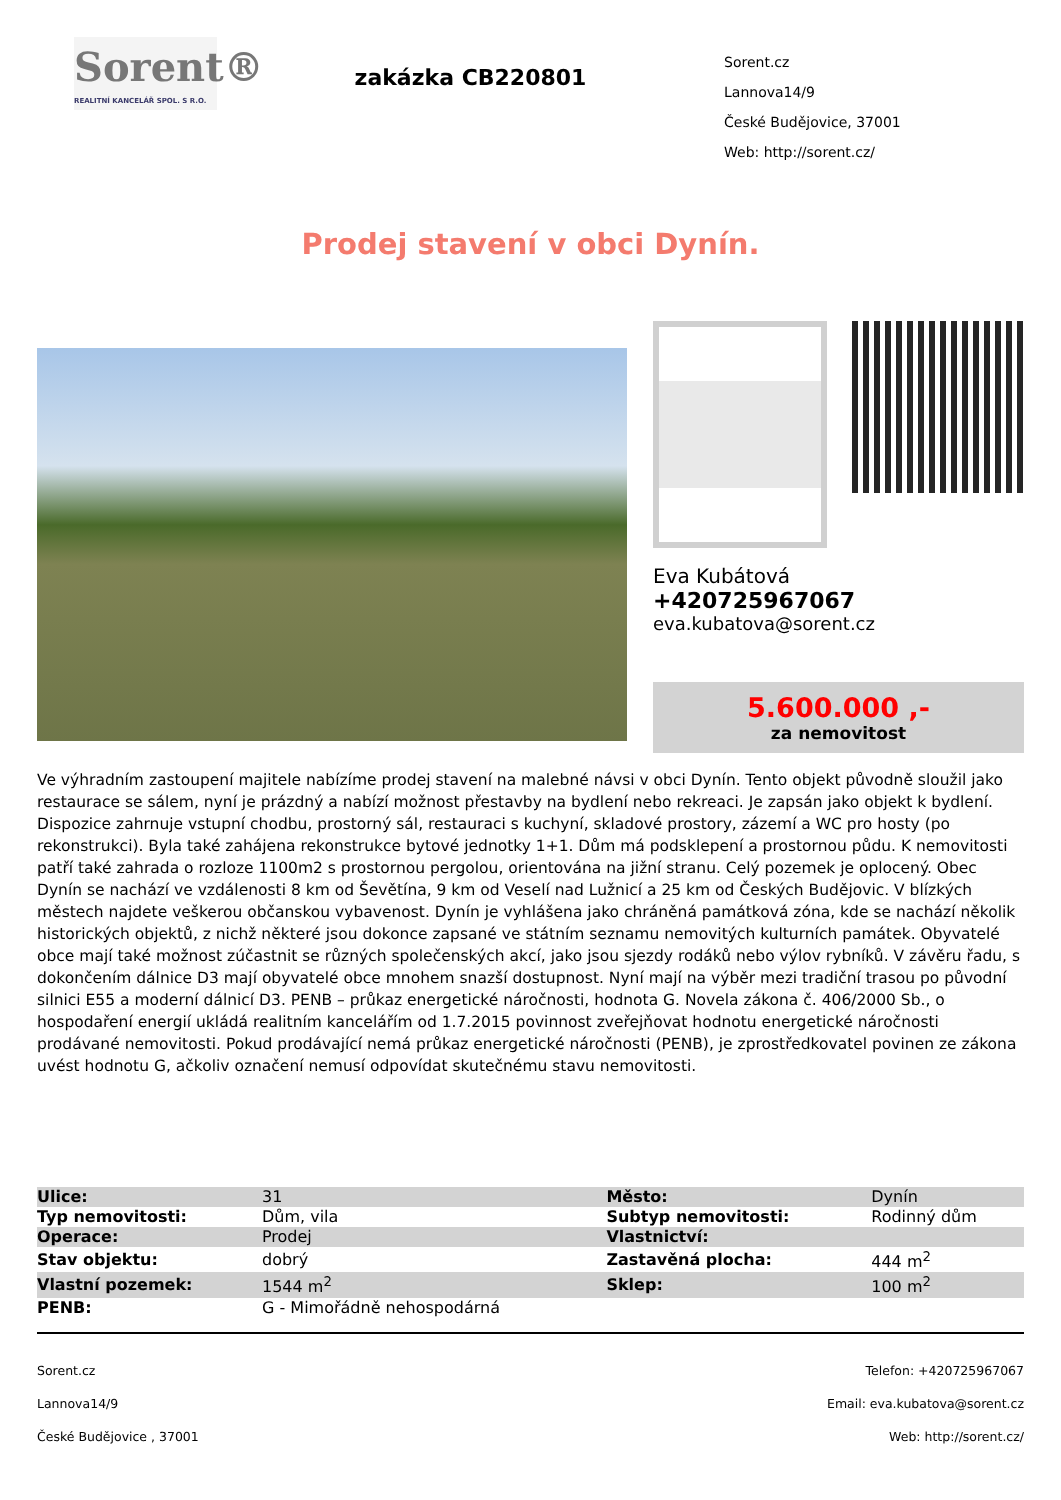Sorent®
REALITNÍ KANCELÁŘ SPOL. S R.O.
zakázka CB220801
Sorent.cz
Lannova14/9
České Budějovice, 37001
Web: http://sorent.cz/
Prodej stavení v obci Dynín.
Eva Kubátová
+420725967067
eva.kubatova@sorent.cz
5.600.000 ,-
za nemovitost
Ve výhradním zastoupení majitele nabízíme prodej stavení na malebné návsi v obci Dynín. Tento objekt původně sloužil jako restaurace se sálem, nyní je prázdný a nabízí možnost přestavby na bydlení nebo rekreaci. Je zapsán jako objekt k bydlení. Dispozice zahrnuje vstupní chodbu, prostorný sál, restauraci s kuchyní, skladové prostory, zázemí a WC pro hosty (po rekonstrukci). Byla také zahájena rekonstrukce bytové jednotky 1+1. Dům má podsklepení a prostornou půdu. K nemovitosti patří také zahrada o rozloze 1100m2 s prostornou pergolou, orientována na jižní stranu. Celý pozemek je oplocený. Obec Dynín se nachází ve vzdálenosti 8 km od Ševětína, 9 km od Veselí nad Lužnicí a 25 km od Českých Budějovic. V blízkých městech najdete veškerou občanskou vybavenost. Dynín je vyhlášena jako chráněná památková zóna, kde se nachází několik historických objektů, z nichž některé jsou dokonce zapsané ve státním seznamu nemovitých kulturních památek. Obyvatelé obce mají také možnost zúčastnit se různých společenských akcí, jako jsou sjezdy rodáků nebo výlov rybníků. V závěru řadu, s dokončením dálnice D3 mají obyvatelé obce mnohem snazší dostupnost. Nyní mají na výběr mezi tradiční trasou po původní silnici E55 a moderní dálnicí D3. PENB – průkaz energetické náročnosti, hodnota G. Novela zákona č. 406/2000 Sb., o hospodaření energií ukládá realitním kancelářím od 1.7.2015 povinnost zveřejňovat hodnotu energetické náročnosti prodávané nemovitosti. Pokud prodávající nemá průkaz energetické náročnosti (PENB), je zprostředkovatel povinen ze zákona uvést hodnotu G, ačkoliv označení nemusí odpovídat skutečnému stavu nemovitosti.
| Ulice: | 31 | Město: | Dynín |
| Typ nemovitosti: | Dům, vila | Subtyp nemovitosti: | Rodinný dům |
| Operace: | Prodej | Vlastnictví: | |
| Stav objektu: | dobrý | Zastavěná plocha: | 444 m<sup>2</sup> |
| Vlastní pozemek: | 1544 m<sup>2</sup> | Sklep: | 100 m<sup>2</sup> |
| PENB: | G - Mimořádně nehospodárná | | |
Sorent.cz
Lannova14/9
České Budějovice , 37001
Telefon: +420725967067
Email: eva.kubatova@sorent.cz
Web: http://sorent.cz/